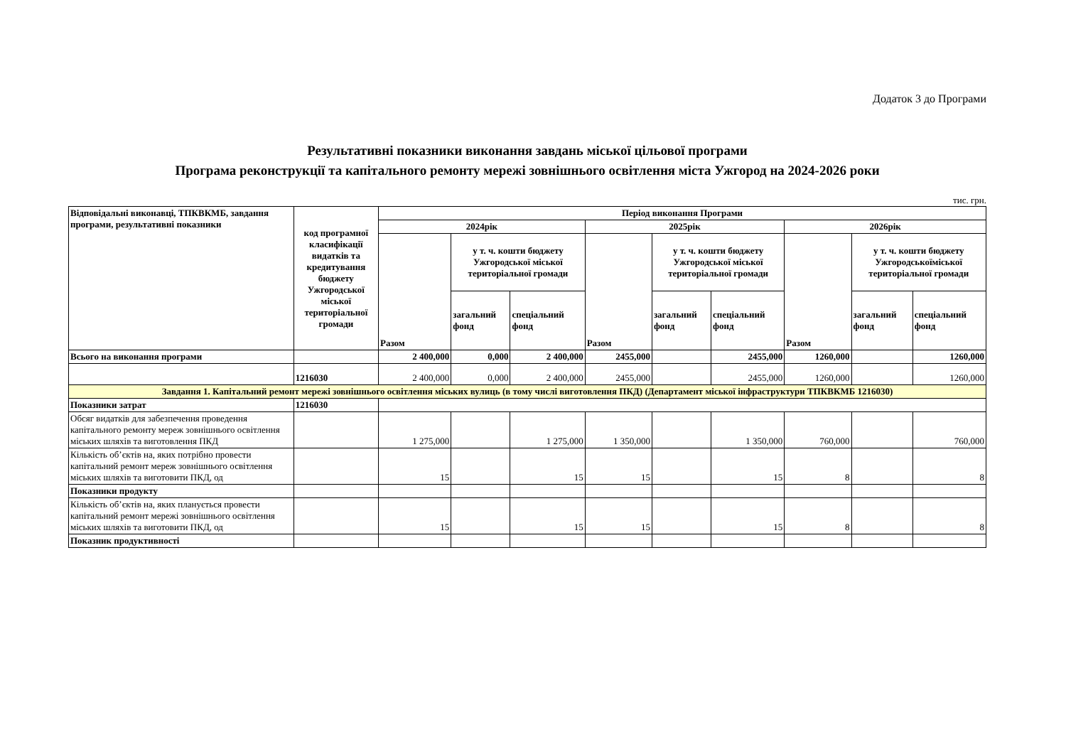Додаток 3 до Програми
Результативні показники виконання завдань міської цільової програми
Програма реконструкції та капітального ремонту мережі зовнішнього освітлення міста Ужгород на 2024-2026 роки
тис. грн.
| Відповідальні виконавці, ТПКВКМБ, завдання програми, результативні показники | код програмної класифікації видатків та кредитування бюджету Ужгородської міської територіальної громади | Період виконання Програми | | | | | | | | |
| --- | --- | --- | --- | --- | --- | --- | --- | --- | --- | --- |
| | | 2024рік | | | 2025рік | | | 2026рік | | |
| | | Разом | у т. ч. кошти бюджету Ужгородської міської територіальної громади | | Разом | у т. ч. кошти бюджету Ужгородської міської територіальної громади | | Разом | у т. ч. кошти бюджету Ужгородськоїміської територіальної громади | |
| | | | загальний фонд | спеціальний фонд | | загальний фонд | спеціальний фонд | | загальний фонд | спеціальний фонд |
| Всього на виконання програми | | 2 400,000 | 0,000 | 2 400,000 | 2455,000 | | 2455,000 | 1260,000 | | 1260,000 |
| | 1216030 | 2 400,000 | 0,000 | 2 400,000 | 2455,000 | | 2455,000 | 1260,000 | | 1260,000 |
| Завдання 1. Капітальний ремонт мережі зовнішнього освітлення міських вулиць (в тому числі виготовлення ПКД) (Департамент міської інфраструктури ТПКВКМБ 1216030) | | | | | | | | | | |
| Показники затрат | 1216030 | | | | | | | | | |
| Обсяг видатків для забезпечення проведення капітального ремонту мереж зовнішнього освітлення міських шляхів та виготовлення ПКД | | 1 275,000 | | 1 275,000 | 1 350,000 | | 1 350,000 | 760,000 | | 760,000 |
| Кількість об’єктів на, яких потрібно провести капітальний ремонт мереж зовнішнього освітлення міських шляхів та виготовити ПКД, од | | 15 | | 15 | 15 | | 15 | 8 | | 8 |
| Показники продукту | | | | | | | | | | |
| Кількість об’єктів на, яких планується провести капітальний ремонт мережі зовнішнього освітлення міських шляхів та виготовити ПКД, од | | 15 | | 15 | 15 | | 15 | 8 | | 8 |
| Показник продуктивності | | | | | | | | | | |